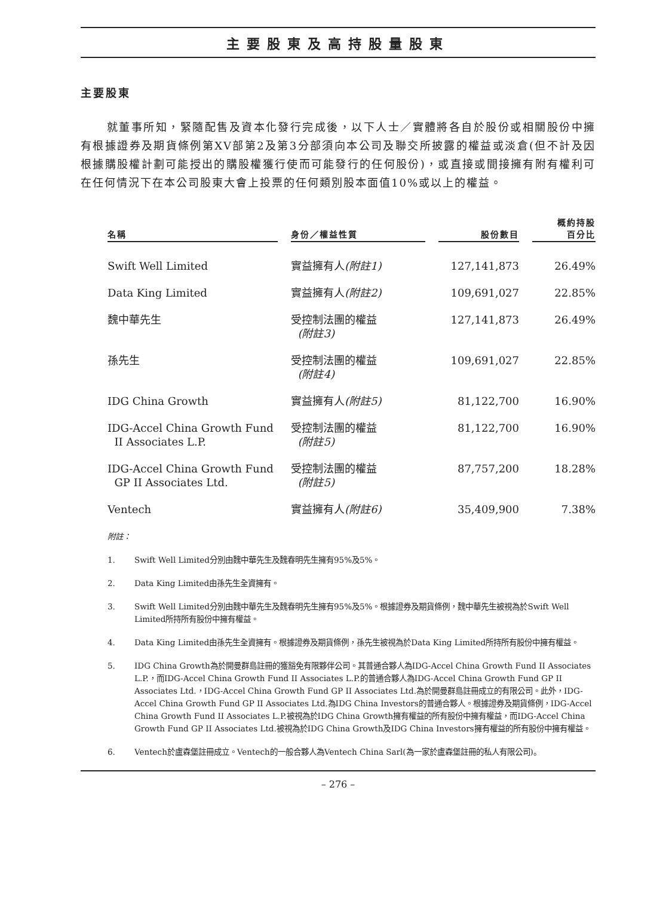主要股東及高持股量股東
主要股東
就董事所知，緊隨配售及資本化發行完成後，以下人士／實體將各自於股份或相關股份中擁有根據證券及期貨條例第XV部第2及第3分部須向本公司及聯交所披露的權益或淡倉(但不計及因根據購股權計劃可能授出的購股權獲行使而可能發行的任何股份)，或直接或間接擁有附有權利可在任何情況下在本公司股東大會上投票的任何類別股本面值10%或以上的權益。
| 名稱 | | 身份／權益性質 | | 股份數目 | | 概約持股 百分比 |
| --- | --- | --- | --- | --- | --- | --- |
| Swift Well Limited | | 實益擁有人 (附註1) | | 127,141,873 | | 26.49% |
| Data King Limited | | 實益擁有人 (附註2) | | 109,691,027 | | 22.85% |
| 魏中華先生 | | 受控制法團的權益 (附註3) | | 127,141,873 | | 26.49% |
| 孫先生 | | 受控制法團的權益 (附註4) | | 109,691,027 | | 22.85% |
| IDG China Growth | | 實益擁有人 (附註5) | | 81,122,700 | | 16.90% |
| IDG-Accel China Growth Fund II Associates L.P. | | 受控制法團的權益 (附註5) | | 81,122,700 | | 16.90% |
| IDG-Accel China Growth Fund GP II Associates Ltd. | | 受控制法團的權益 (附註5) | | 87,757,200 | | 18.28% |
| Ventech | | 實益擁有人 (附註6) | | 35,409,900 | | 7.38% |
附註：
1. Swift Well Limited分別由魏中華先生及魏春明先生擁有95%及5%。
2. Data King Limited由孫先生全資擁有。
3. Swift Well Limited分別由魏中華先生及魏春明先生擁有95%及5%。根據證券及期貨條例，魏中華先生被視為於Swift Well Limited所持所有股份中擁有權益。
4. Data King Limited由孫先生全資擁有。根據證券及期貨條例，孫先生被視為於Data King Limited所持所有股份中擁有權益。
5. IDG China Growth為於開曼群島註冊的獲豁免有限夥伴公司。其普通合夥人為IDG-Accel China Growth Fund II Associates L.P.，而IDG-Accel China Growth Fund II Associates L.P.的普通合夥人為IDG-Accel China Growth Fund GP II Associates Ltd.，IDG-Accel China Growth Fund GP II Associates Ltd.為於開曼群島註冊成立的有限公司。此外，IDG-Accel China Growth Fund GP II Associates Ltd.為IDG China Investors的普通合夥人。根據證券及期貨條例，IDG-Accel China Growth Fund II Associates L.P.被視為於IDG China Growth擁有權益的所有股份中擁有權益，而IDG-Accel China Growth Fund GP II Associates Ltd.被視為於IDG China Growth及IDG China Investors擁有權益的所有股份中擁有權益。
6. Ventech於盧森堡註冊成立。Ventech的一般合夥人為Ventech China Sarl(為一家於盧森堡註冊的私人有限公司)。
– 276 –